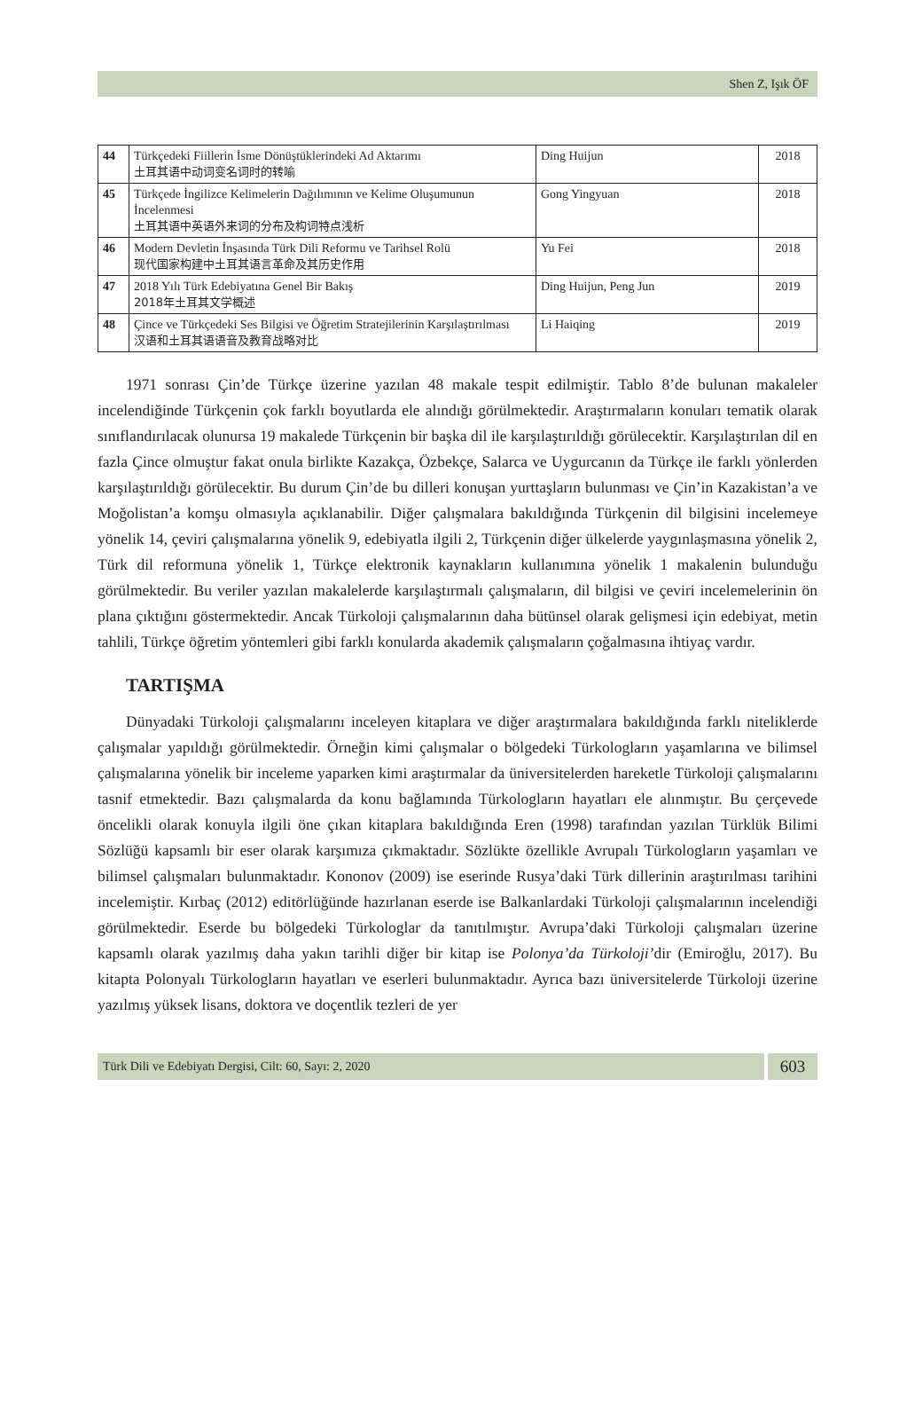Shen Z, Işık ÖF
| 44 | Türkçedeki Fiillerin İsme Dönüştüklerindeki Ad Aktarımı 土耳其语中动词变名词时的转喻 | Ding Huijun | 2018 |
| 45 | Türkçede İngilizce Kelimelerin Dağılımının ve Kelime Oluşumunun İncelenmesi 土耳其语中英语外来词的分布及构词特点浅析 | Gong Yingyuan | 2018 |
| 46 | Modern Devletin İnşasında Türk Dili Reformu ve Tarihsel Rolü 现代国家构建中土耳其语言革命及其历史作用 | Yu Fei | 2018 |
| 47 | 2018 Yılı Türk Edebiyatına Genel Bir Bakış 2018年土耳其文学概述 | Ding Huijun, Peng Jun | 2019 |
| 48 | Çince ve Türkçedeki Ses Bilgisi ve Öğretim Stratejilerinin Karşılaştırılması 汉语和土耳其语语音及教育战略对比 | Li Haiqing | 2019 |
1971 sonrası Çin’de Türkçe üzerine yazılan 48 makale tespit edilmiştir. Tablo 8’de bulunan makaleler incelendiğinde Türkçenin çok farklı boyutlarda ele alındığı görülmektedir. Araştırmaların konuları tematik olarak sınıflandırılacak olunursa 19 makalede Türkçenin bir başka dil ile karşılaştırıldığı görülecektir. Karşılaştırılan dil en fazla Çince olmuştur fakat onula birlikte Kazakça, Özbekçe, Salarca ve Uygurcanın da Türkçe ile farklı yönlerden karşılaştırıldığı görülecektir. Bu durum Çin’de bu dilleri konuşan yurttaşların bulunması ve Çin’in Kazakistan’a ve Moğolistan’a komşu olmasıyla açıklanabilir. Diğer çalışmalara bakıldığında Türkçenin dil bilgisini incelemeye yönelik 14, çeviri çalışmalarına yönelik 9, edebiyatla ilgili 2, Türkçenin diğer ülkelerde yaygınlaşmasına yönelik 2, Türk dil reformuna yönelik 1, Türkçe elektronik kaynakların kullanımına yönelik 1 makalenin bulunduğu görülmektedir. Bu veriler yazılan makalelerde karşılaştırmalı çalışmaların, dil bilgisi ve çeviri incelemelerinin ön plana çıktığını göstermektedir. Ancak Türkoloji çalışmalarının daha bütünsel olarak gelişmesi için edebiyat, metin tahlili, Türkçe öğretim yöntemleri gibi farklı konularda akademik çalışmaların çoğalmasına ihtiyaç vardır.
TARTIŞMA
Dünyadaki Türkoloji çalışmalarını inceleyen kitaplara ve diğer araştırmalara bakıldığında farklı niteliklerde çalışmalar yapıldığı görülmektedir. Örneğin kimi çalışmalar o bölgedeki Türkologların yaşamlarına ve bilimsel çalışmalarına yönelik bir inceleme yaparken kimi araştırmalar da üniversitelerden hareketle Türkoloji çalışmalarını tasnif etmektedir. Bazı çalışmalarda da konu bağlamında Türkologların hayatları ele alınmıştır. Bu çerçevede öncelikli olarak konuyla ilgili öne çıkan kitaplara bakıldığında Eren (1998) tarafından yazılan Türklük Bilimi Sözlüğü kapsamlı bir eser olarak karşımıza çıkmaktadır. Sözlükte özellikle Avrupalı Türkologların yaşamları ve bilimsel çalışmaları bulunmaktadır. Kononov (2009) ise eserinde Rusya’daki Türk dillerinin araştırılması tarihini incelemiştir. Kırbaç (2012) editörlüğünde hazırlanan eserde ise Balkanlardaki Türkoloji çalışmalarının incelendiği görülmektedir. Eserde bu bölgedeki Türkologlar da tanıtılmıştır. Avrupa’daki Türkoloji çalışmaları üzerine kapsamlı olarak yazılmış daha yakın tarihli diğer bir kitap ise Polonya’da Türkoloji’dir (Emiroğlu, 2017). Bu kitapta Polonyalı Türkologların hayatları ve eserleri bulunmaktadır. Ayrıca bazı üniversitelerde Türkoloji üzerine yazılmış yüksek lisans, doktora ve doçentlik tezleri de yer
Türk Dili ve Edebiyatı Dergisi, Cilt: 60, Sayı: 2, 2020
603